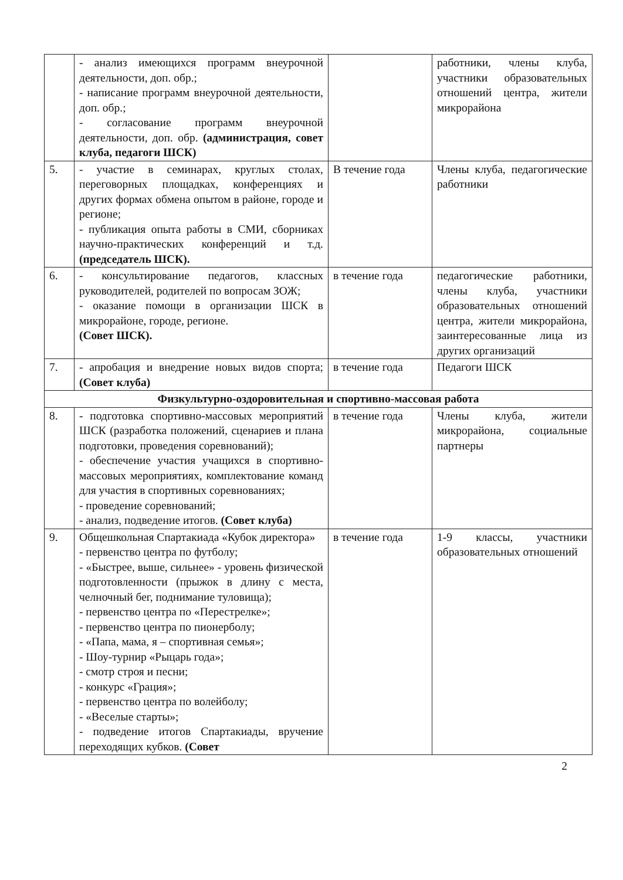| | - анализ имеющихся программ внеурочной деятельности, доп. обр.; - написание программ внеурочной деятельности, доп. обр.; - согласование программ внеурочной деятельности, доп. обр. (администрация, совет клуба, педагоги ШСК) | | работники, члены клуба, участники образовательных отношений центра, жители микрорайона |
| 5. | - участие в семинарах, круглых столах, переговорных площадках, конференциях и других формах обмена опытом в районе, городе и регионе; - публикация опыта работы в СМИ, сборниках научно-практических конференций и т.д. (председатель ШСК). | В течение года | Члены клуба, педагогические работники |
| 6. | - консультирование педагогов, классных руководителей, родителей по вопросам ЗОЖ; - оказание помощи в организации ШСК в микрорайоне, городе, регионе. (Совет ШСК). | в течение года | педагогические работники, члены клуба, участники образовательных отношений центра, жители микрорайона, заинтересованные лица из других организаций |
| 7. | - апробация и внедрение новых видов спорта; (Совет клуба) | в течение года | Педагоги ШСК |
| Физкультурно-оздоровительная и спортивно-массовая работа | | | |
| 8. | - подготовка спортивно-массовых мероприятий ШСК (разработка положений, сценариев и плана подготовки, проведения соревнований); - обеспечение участия учащихся в спортивно-массовых мероприятиях, комплектование команд для участия в спортивных соревнованиях; - проведение соревнований; - анализ, подведение итогов. (Совет клуба) | в течение года | Члены клуба, жители микрорайона, социальные партнеры |
| 9. | Общешкольная Спартакиада «Кубок директора» - первенство центра по футболу; - «Быстрее, выше, сильнее» - уровень физической подготовленности (прыжок в длину с места, челночный бег, поднимание туловища); - первенство центра по «Перестрелке»; - первенство центра по пионерболу; - «Папа, мама, я – спортивная семья»; - Шоу-турнир «Рыцарь года»; - смотр строя и песни; - конкурс «Грация»; - первенство центра по волейболу; - «Веселые старты»; - подведение итогов Спартакиады, вручение переходящих кубков. (Совет | в течение года | 1-9 классы, участники образовательных отношений |
2